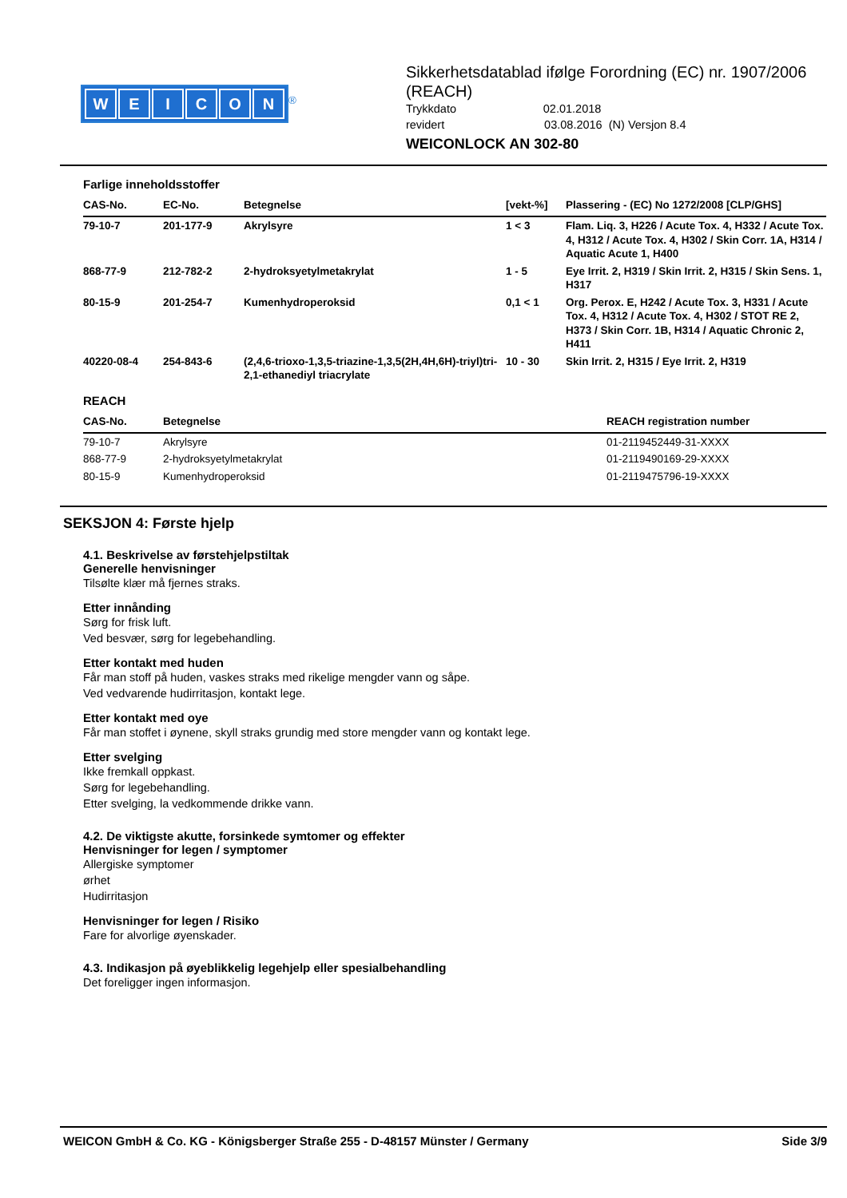WEICON
<sup>®</sup>
Sikkerhetsdatablad ifølge Forordning (EC) nr. 1907/2006 (REACH)
Trykkdato 02.01.2018
revidert 03.08.2016 (N) Versjon 8.4
WEICONLOCK AN 302-80
Farlige inneholdsstoffer
| CAS-No. | EC-No. | Betegnelse | [vekt-%] | Plassering - (EC) No 1272/2008 [CLP/GHS] |
| --- | --- | --- | --- | --- |
| 79-10-7 | 201-177-9 | Akrylsyre | 1 < 3 | Flam. Liq. 3, H226 / Acute Tox. 4, H332 / Acute Tox. 4, H312 / Acute Tox. 4, H302 / Skin Corr. 1A, H314 / Aquatic Acute 1, H400 |
| 868-77-9 | 212-782-2 | 2-hydroksyetylmetakrylat | 1 - 5 | Eye Irrit. 2, H319 / Skin Irrit. 2, H315 / Skin Sens. 1, H317 |
| 80-15-9 | 201-254-7 | Kumenhydroperoksid | 0,1 < 1 | Org. Perox. E, H242 / Acute Tox. 3, H331 / Acute Tox. 4, H312 / Acute Tox. 4, H302 / STOT RE 2, H373 / Skin Corr. 1B, H314 / Aquatic Chronic 2, H411 |
| 40220-08-4 | 254-843-6 | (2,4,6-trioxo-1,3,5-triazine-1,3,5(2H,4H,6H)-triyl)tri-2,1-ethanediyl triacrylate | 10 - 30 | Skin Irrit. 2, H315 / Eye Irrit. 2, H319 |
REACH
| CAS-No. | Betegnelse | REACH registration number |
| --- | --- | --- |
| 79-10-7 | Akrylsyre | 01-2119452449-31-XXXX |
| 868-77-9 | 2-hydroksyetylmetakrylat | 01-2119490169-29-XXXX |
| 80-15-9 | Kumenhydroperoksid | 01-2119475796-19-XXXX |
SEKSJON 4: Første hjelp
4.1. Beskrivelse av førstehjelpstiltak
Generelle henvisninger
Tilsølte klær må fjernes straks.
Etter innånding
Sørg for frisk luft.
Ved besvær, sørg for legebehandling.
Etter kontakt med huden
Får man stoff på huden, vaskes straks med rikelige mengder vann og såpe.
Ved vedvarende hudirritasjon, kontakt lege.
Etter kontakt med oye
Får man stoffet i øynene, skyll straks grundig med store mengder vann og kontakt lege.
Etter svelging
Ikke fremkall oppkast.
Sørg for legebehandling.
Etter svelging, la vedkommende drikke vann.
4.2. De viktigste akutte, forsinkede symtomer og effekter
Henvisninger for legen / symptomer
Allergiske symptomer
ørhet
Hudirritasjon
Henvisninger for legen / Risiko
Fare for alvorlige øyenskader.
4.3. Indikasjon på øyeblikkelig legehjelp eller spesialbehandling
Det foreligger ingen informasjon.
WEICON GmbH & Co. KG - Königsberger Straße 255 - D-48157 Münster / Germany Side 3/9